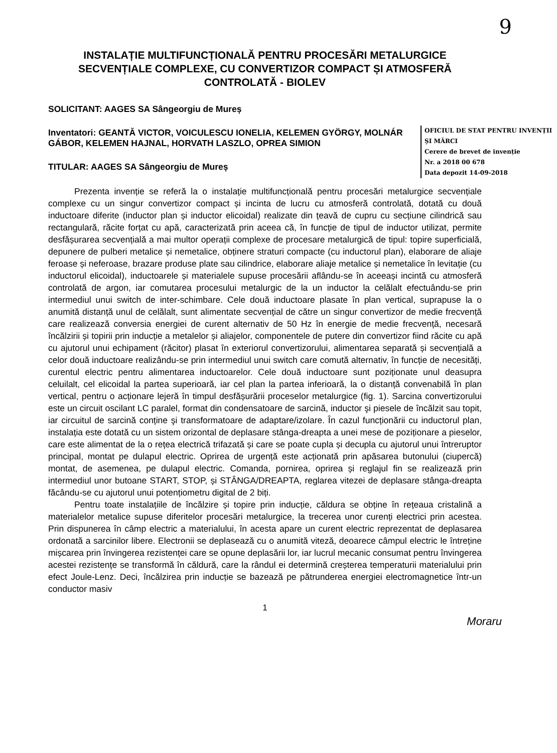9
INSTALAȚIE MULTIFUNCȚIONALĂ PENTRU PROCESĂRI METALURGICE SECVENȚIALE COMPLEXE, CU CONVERTIZOR COMPACT ȘI ATMOSFERĂ CONTROLATĂ - BIOLEV
SOLICITANT: AAGES SA Sângeorgiu de Mureș
OFICIUL DE STAT PENTRU INVENȚII ȘI MĂRCI
Cerere de brevet de invenție
Nr. a 2018 00 678
Data depozit 14-09-2018
Inventatori: GEANTĂ VICTOR, VOICULESCU IONELIA, KELEMEN GYÖRGY, MOLNÁR GÁBOR, KELEMEN HAJNAL, HORVATH LASZLO, OPREA SIMION
TITULAR: AAGES SA Sângeorgiu de Mureș
Prezenta invenție se referă la o instalație multifuncțională pentru procesări metalurgice secvențiale complexe cu un singur convertizor compact și incinta de lucru cu atmosferă controlată, dotată cu două inductoare diferite (inductor plan și inductor elicoidal) realizate din țeavă de cupru cu secțiune cilindrică sau rectangulară, răcite forțat cu apă, caracterizată prin aceea că, în funcție de tipul de inductor utilizat, permite desfășurarea secvențială a mai multor operații complexe de procesare metalurgică de tipul: topire superficială, depunere de pulberi metalice și nemetalice, obținere straturi compacte (cu inductorul plan), elaborare de aliaje feroase și neferoase, brazare produse plate sau cilindrice, elaborare aliaje metalice și nemetalice în levitație (cu inductorul elicoidal), inductoarele și materialele supuse procesării aflându-se în aceeași incintă cu atmosferă controlată de argon, iar comutarea procesului metalurgic de la un inductor la celălalt efectuându-se prin intermediul unui switch de inter-schimbare. Cele două inductoare plasate în plan vertical, suprapuse la o anumită distanță unul de celălalt, sunt alimentate secvențial de către un singur convertizor de medie frecvență care realizează conversia energiei de curent alternativ de 50 Hz în energie de medie frecvență, necesară încălzirii și topirii prin inducție a metalelor și aliajelor, componentele de putere din convertizor fiind răcite cu apă cu ajutorul unui echipament (răcitor) plasat în exteriorul convertizorului, alimentarea separată și secvențială a celor două inductoare realizându-se prin intermediul unui switch care comută alternativ, în funcție de necesități, curentul electric pentru alimentarea inductoarelor. Cele două inductoare sunt poziționate unul deasupra celuilalt, cel elicoidal la partea superioară, iar cel plan la partea inferioară, la o distanță convenabilă în plan vertical, pentru o acționare lejeră în timpul desfășurării proceselor metalurgice (fig. 1). Sarcina convertizorului este un circuit oscilant LC paralel, format din condensatoare de sarcină, inductor şi piesele de încălzit sau topit, iar circuitul de sarcină conține şi transformatoare de adaptare/izolare. În cazul funcționării cu inductorul plan, instalația este dotată cu un sistem orizontal de deplasare stânga-dreapta a unei mese de poziționare a pieselor, care este alimentat de la o rețea electrică trifazată și care se poate cupla și decupla cu ajutorul unui întreruptor principal, montat pe dulapul electric. Oprirea de urgență este acționată prin apăsarea butonului (ciupercă) montat, de asemenea, pe dulapul electric. Comanda, pornirea, oprirea și reglajul fin se realizează prin intermediul unor butoane START, STOP, și STÂNGA/DREAPTA, reglarea vitezei de deplasare stânga-dreapta făcându-se cu ajutorul unui potențiometru digital de 2 biți.
Pentru toate instalațiile de încălzire și topire prin inducție, căldura se obține în rețeaua cristalină a materialelor metalice supuse diferitelor procesări metalurgice, la trecerea unor curenți electrici prin acestea. Prin dispunerea în câmp electric a materialului, în acesta apare un curent electric reprezentat de deplasarea ordonată a sarcinilor libere. Electronii se deplasează cu o anumită viteză, deoarece câmpul electric le întreține mișcarea prin învingerea rezistenței care se opune deplasării lor, iar lucrul mecanic consumat pentru învingerea acestei rezistențe se transformă în căldură, care la rândul ei determină creșterea temperaturii materialului prin efect Joule-Lenz. Deci, încălzirea prin inducție se bazează pe pătrunderea energiei electromagnetice într-un conductor masiv
1
Moraru